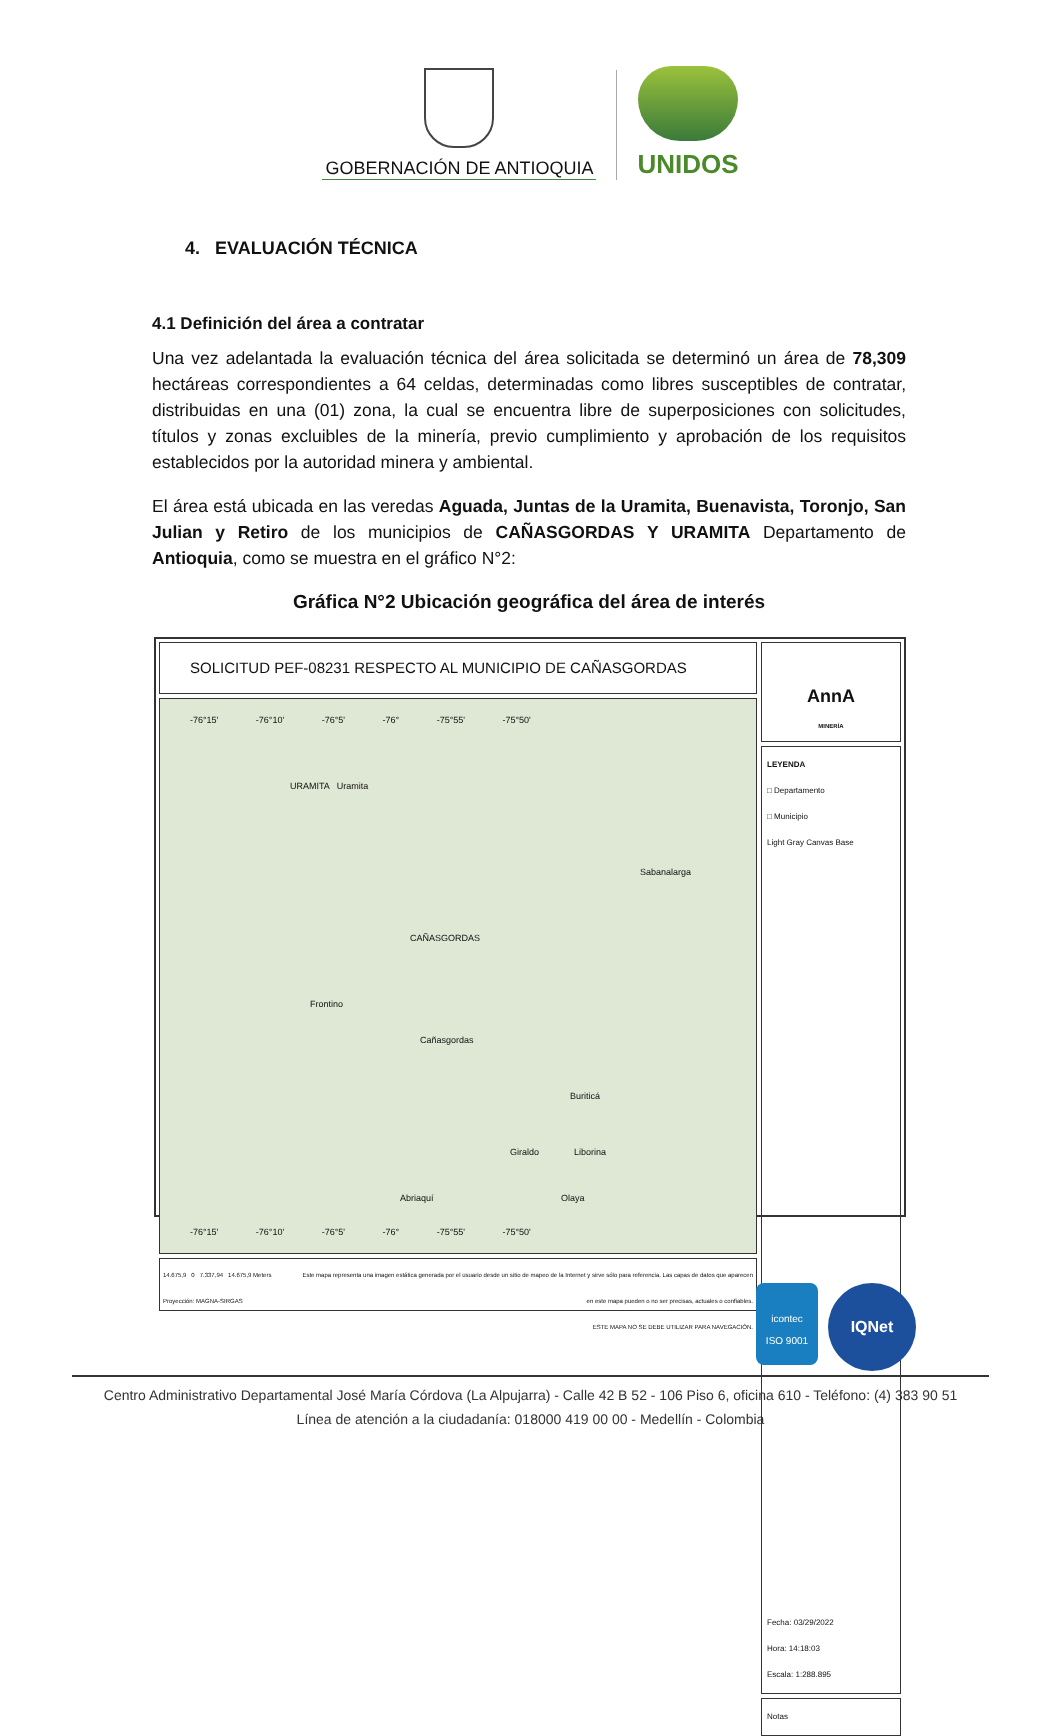GOBERNACIÓN DE ANTIOQUIA
UNIDOS
4. EVALUACIÓN TÉCNICA
4.1 Definición del área a contratar
Una vez adelantada la evaluación técnica del área solicitada se determinó un área de 78,309 hectáreas correspondientes a 64 celdas, determinadas como libres susceptibles de contratar, distribuidas en una (01) zona, la cual se encuentra libre de superposiciones con solicitudes, títulos y zonas excluibles de la minería, previo cumplimiento y aprobación de los requisitos establecidos por la autoridad minera y ambiental.
El área está ubicada en las veredas Aguada, Juntas de la Uramita, Buenavista, Toronjo, San Julian y Retiro de los municipios de CAÑASGORDAS Y URAMITA Departamento de Antioquia, como se muestra en el gráfico N°2:
Gráfica N°2 Ubicación geográfica del área de interés
SOLICITUD PEF-08231 RESPECTO AL MUNICIPIO DE CAÑASGORDAS
-76°15' -76°10' -76°5' -76° -75°55' -75°50'
URAMITA Uramita
Sabanalarga
CAÑASGORDAS
Frontino
Cañasgordas
Buriticá
Giraldo Liborina
Abriaquí Olaya
-76°15' -76°10' -76°5' -76° -75°55' -75°50'
14.675,9 0 7.337,94 14.675,9 Meters
Proyección: MAGNA-SIRGAS
Este mapa representa una imagen estática generada por el usuario desde un sitio de mapeo de la Internet y sirve sólo para referencia. Las capas de datos que aparecen
en este mapa pueden o no ser precisas, actuales o confiables.
ESTE MAPA NO SE DEBE UTILIZAR PARA NAVEGACIÓN.
AnnA
MINERÍA
LEYENDA
□ Departamento
□ Municipio
Light Gray Canvas Base
Fecha: 03/29/2022
Hora: 14:18:03
Escala: 1:288.895
Notas
icontec
ISO 9001
IQNet
Centro Administrativo Departamental José María Córdova (La Alpujarra) - Calle 42 B 52 - 106 Piso 6, oficina 610 - Teléfono: (4) 383 90 51
Línea de atención a la ciudadanía: 018000 419 00 00 - Medellín - Colombia